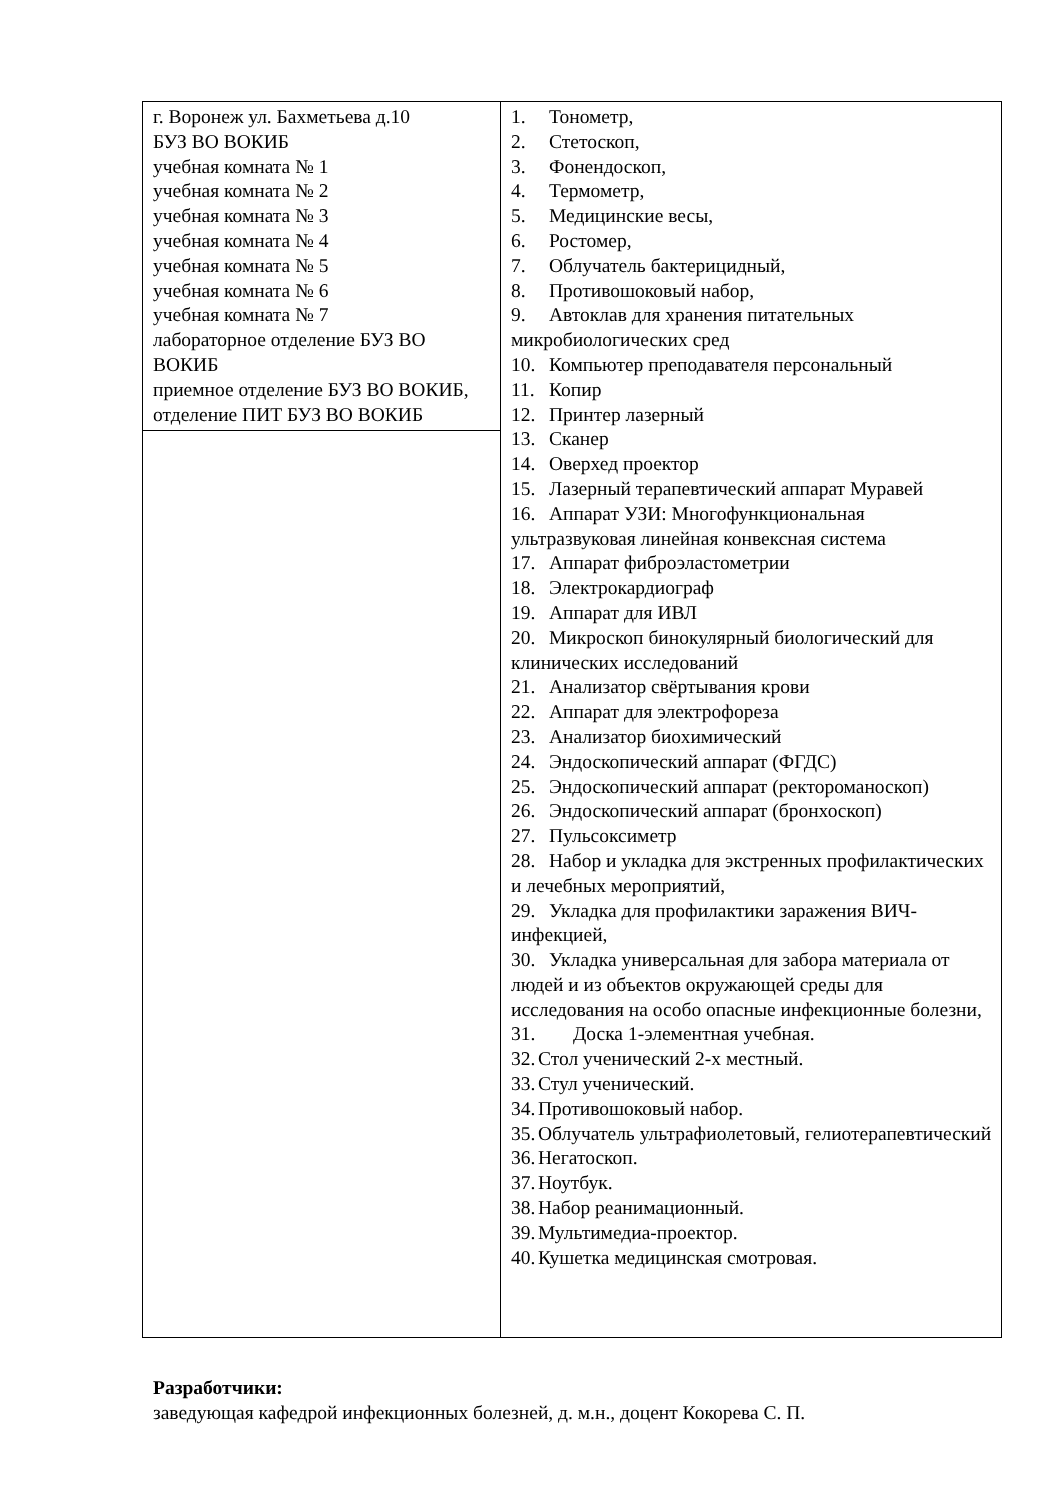| г. Воронеж ул. Бахметьева д.10 БУЗ ВО ВОКИБ учебная комната № 1 учебная комната № 2 учебная комната № 3 учебная комната № 4 учебная комната № 5 учебная комната № 6 учебная комната № 7 лабораторное отделение БУЗ ВО ВОКИБ приемное отделение БУЗ ВО ВОКИБ, отделение ПИТ БУЗ ВО ВОКИБ | 1. Тонометр, 2. Стетоскоп, 3. Фонендоскоп, 4. Термометр, 5. Медицинские весы, 6. Ростомер, 7. Облучатель бактерицидный, 8. Противошоковый набор, 9. Автоклав для хранения питательных микробиологических сред 10. Компьютер преподавателя персональный 11. Копир 12. Принтер лазерный 13. Сканер 14. Оверхед проектор 15. Лазерный терапевтический аппарат Муравей 16. Аппарат УЗИ: Многофункциональная ультразвуковая линейная конвексная система 17. Аппарат фиброэластометрии 18. Электрокардиограф 19. Аппарат для ИВЛ 20. Микроскоп бинокулярный биологический для клинических исследований 21. Анализатор свёртывания крови 22. Аппарат для электрофореза 23. Анализатор биохимический 24. Эндоскопический аппарат (ФГДС) 25. Эндоскопический аппарат (ректороманоскоп) 26. Эндоскопический аппарат (бронхоскоп) 27. Пульсоксиметр 28. Набор и укладка для экстренных профилактических и лечебных мероприятий, 29. Укладка для профилактики заражения ВИЧ-инфекцией, 30. Укладка универсальная для забора материала от людей и из объектов окружающей среды для исследования на особо опасные инфекционные болезни, 31. Доска 1-элементная учебная. 32. Стол ученический 2-х местный. 33. Стул ученический. 34. Противошоковый набор. 35. Облучатель ультрафиолетовый, гелиотерапевтический 36. Негатоскоп. 37. Ноутбук. 38. Набор реанимационный. 39. Мультимедиа-проектор. 40. Кушетка медицинская смотровая. |
Разработчики:
заведующая кафедрой инфекционных болезней, д. м.н., доцент Кокорева С. П.